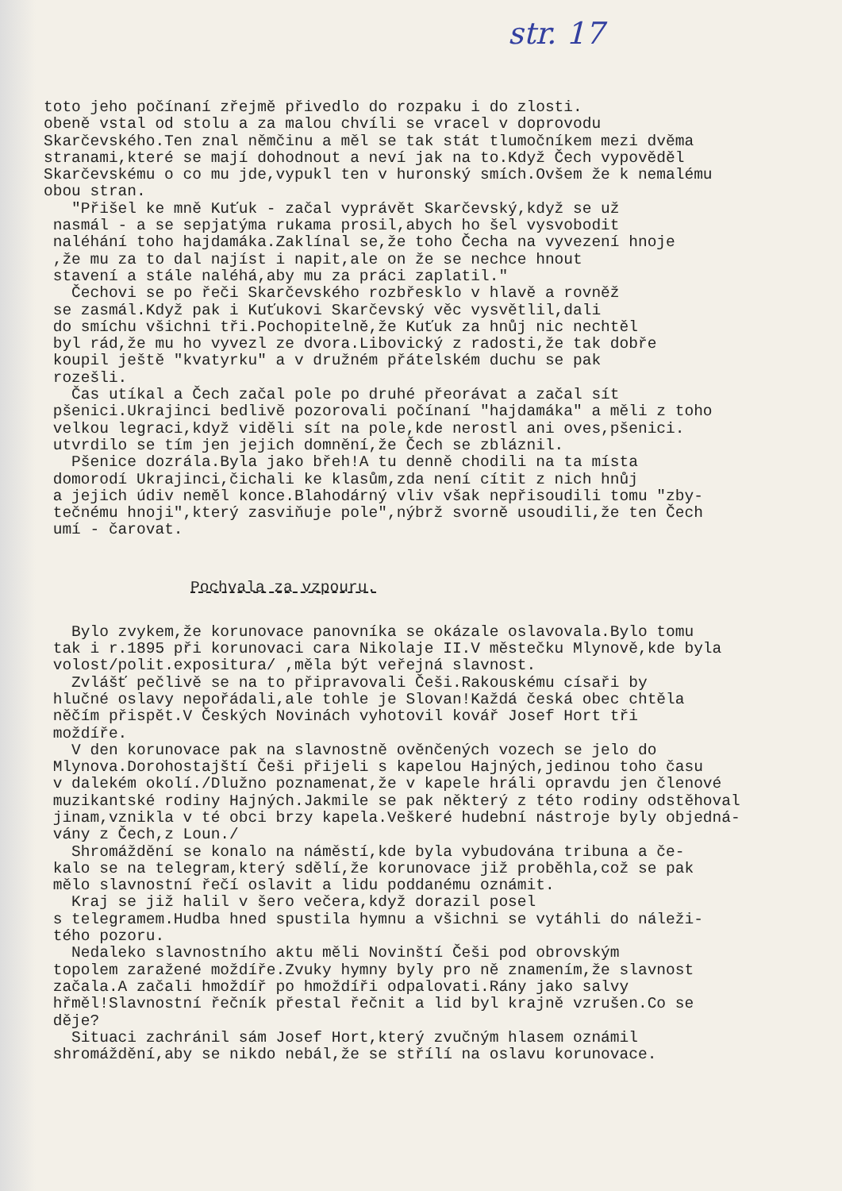str. 17
toto jeho počínaní zřejmě přivedlo do rozpaku i do zlosti. obeně vstal od stolu a za malou chvíli se vracel v doprovodu Skarčevského.Ten znal němčinu a měl se tak stát tlumočníkem mezi dvěma stranami,které se mají dohodnout a neví jak na to.Když Čech vypověděl Skarčevskému o co mu jde,vypukl ten v huronský smích.Ovšem že k nemalému obou stran. "Přišel ke mně Kuťuk - začal vyprávět Skarčevský,když se už nasmál - a se sepjatýma rukama prosil,abych ho šel vysvobodit naléhání toho hajdamáka.Zaklínal se,že toho Čecha na vyvezení hnoje ,že mu za to dal najíst i napit,ale on že se nechce hnout stavení a stále naléhá,aby mu za práci zaplatil." Čechovi se po řeči Skarčevského rozbřesklo v hlavě a rovněž se zasmál.Když pak i Kuťukovi Skarčevský věc vysvětlil,dali do smíchu všichni tři.Pochopitelně,že Kuťuk za hnůj nic nechtěl byl rád,že mu ho vyvezl ze dvora.Libovický z radosti,že tak dobře koupil ještě "kvatyrku" a v družném přátelském duchu se pak rozešli. Čas utíkal a Čech začal pole po druhé přeorávat a začal sít pšenici.Ukrajinci bedlivě pozorovali počínaní "hajdamáka" a měli z toho velkou legraci,když viděli sít na pole,kde nerostl ani oves,pšenici. utvrdilo se tím jen jejich domnění,že Čech se zbláznil. Pšenice dozrála.Byla jako břeh!A tu denně chodili na ta místa domorodí Ukrajinci,čichali ke klasům,zda není cítit z nich hnůj a jejich údiv neměl konce.Blahodárný vliv však nepřisoudili tomu "zby- tečnému hnoji",který zasviňuje pole",nýbrž svorně usoudili,že ten Čech umí - čarovat.
Pochvala za vzpouru.
Bylo zvykem,že korunovace panovníka se okázale oslavovala.Bylo tomu tak i r.1895 při korunovaci cara Nikolaje II.V městečku Mlynově,kde byla volost/polit.expositura/ ,měla být veřejná slavnost. Zvlášť pečlivě se na to připravovali Češi.Rakouskému císaři by hlučné oslavy nepořádali,ale tohle je Slovan!Každá česká obec chtěla něčím přispět.V Českých Novinách vyhotovil kovář Josef Hort tři moždíře. V den korunovace pak na slavnostně ověnčených vozech se jelo do Mlynova.Dorohostajští Češi přijeli s kapelou Hajných,jedinou toho času v dalekém okolí./Dlužno poznamenat,že v kapele hráli opravdu jen členové muzikantské rodiny Hajných.Jakmile se pak některý z této rodiny odstěhoval jinam,vznikla v té obci brzy kapela.Veškeré hudební nástroje byly objedná- vány z Čech,z Loun./ Shromáždění se konalo na náměstí,kde byla vybudována tribuna a če- kalo se na telegram,který sdělí,že korunovace již proběhla,což se pak mělo slavnostní řečí oslavit a lidu poddanému oznámit. Kraj se již halil v šero večera,když dorazil posel s telegramem.Hudba hned spustila hymnu a všichni se vytáhli do náleži- tého pozoru. Nedaleko slavnostního aktu měli Novinští Češi pod obrovským topolem zaražené moždíře.Zvuky hymny byly pro ně znamením,že slavnost začala.A začali hmoždíř po hmoždíři odpalovati.Rány jako salvy hřměl!Slavnostní řečník přestal řečnit a lid byl krajně vzrušen.Co se děje? Situaci zachránil sám Josef Hort,který zvučným hlasem oznámil shromáždění,aby se nikdo nebál,že se střílí na oslavu korunovace.